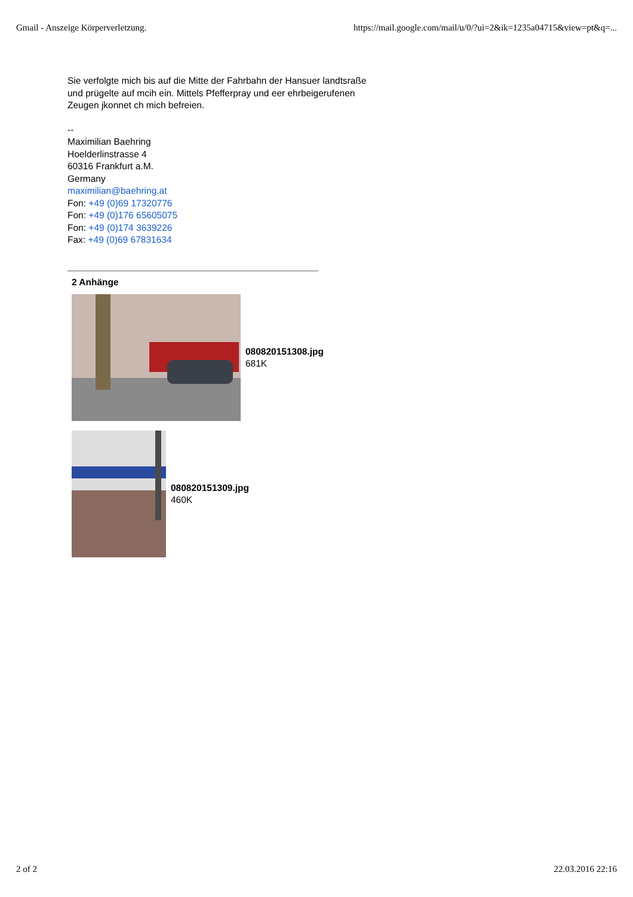Gmail - Anszeige Körperverletzung. https://mail.google.com/mail/u/0/?ui=2&ik=1235a04715&view=pt&q=...
Sie verfolgte mich bis auf die Mitte der Fahrbahn der Hansuer landtsraße
und prügelte auf mcih ein. Mittels Pfefferpray und eer ehrbeigerufenen
Zeugen jkonnet ch mich befreien.
--
Maximilian Baehring
Hoelderlinstrasse 4
60316 Frankfurt a.M.
Germany
maximilian@baehring.at
Fon: +49 (0)69 17320776
Fon: +49 (0)176 65605075
Fon: +49 (0)174 3639226
Fax: +49 (0)69 67831634
2 Anhänge
080820151308.jpg
681K
080820151309.jpg
460K
2 of 2 22.03.2016 22:16